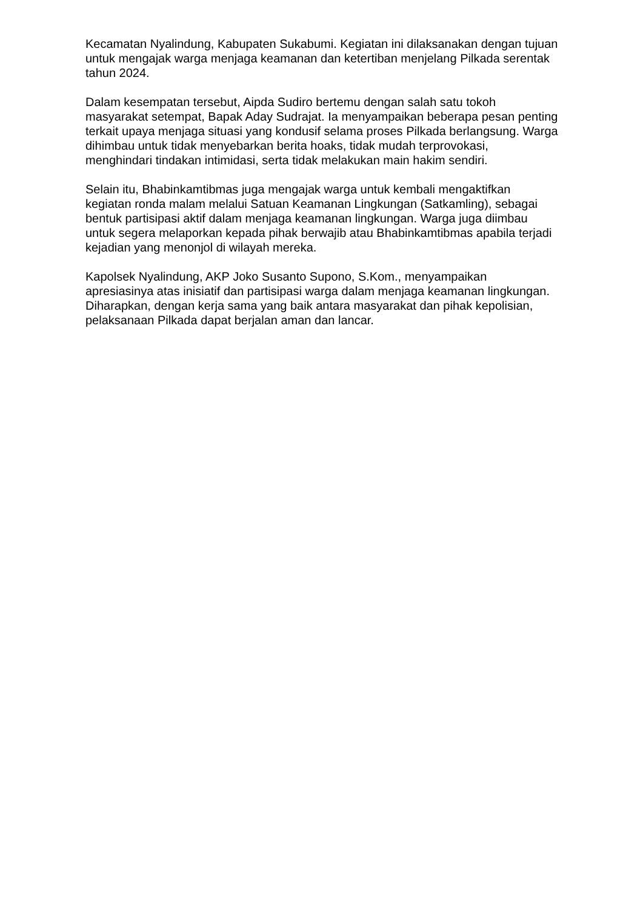Kecamatan Nyalindung, Kabupaten Sukabumi. Kegiatan ini dilaksanakan dengan tujuan untuk mengajak warga menjaga keamanan dan ketertiban menjelang Pilkada serentak tahun 2024.
Dalam kesempatan tersebut, Aipda Sudiro bertemu dengan salah satu tokoh masyarakat setempat, Bapak Aday Sudrajat. Ia menyampaikan beberapa pesan penting terkait upaya menjaga situasi yang kondusif selama proses Pilkada berlangsung. Warga dihimbau untuk tidak menyebarkan berita hoaks, tidak mudah terprovokasi, menghindari tindakan intimidasi, serta tidak melakukan main hakim sendiri.
Selain itu, Bhabinkamtibmas juga mengajak warga untuk kembali mengaktifkan kegiatan ronda malam melalui Satuan Keamanan Lingkungan (Satkamling), sebagai bentuk partisipasi aktif dalam menjaga keamanan lingkungan. Warga juga diimbau untuk segera melaporkan kepada pihak berwajib atau Bhabinkamtibmas apabila terjadi kejadian yang menonjol di wilayah mereka.
Kapolsek Nyalindung, AKP Joko Susanto Supono, S.Kom., menyampaikan apresiasinya atas inisiatif dan partisipasi warga dalam menjaga keamanan lingkungan. Diharapkan, dengan kerja sama yang baik antara masyarakat dan pihak kepolisian, pelaksanaan Pilkada dapat berjalan aman dan lancar.